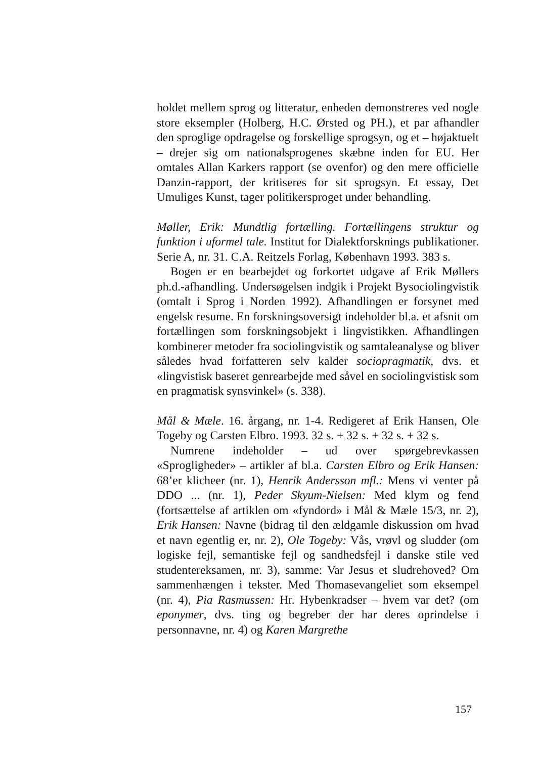holdet mellem sprog og litteratur, enheden demonstreres ved nogle store eksempler (Holberg, H.C. Ørsted og PH.), et par afhandler den sproglige opdragelse og forskellige sprogsyn, og et – højaktuelt – drejer sig om nationalsprogenes skæbne inden for EU. Her omtales Allan Karkers rapport (se ovenfor) og den mere officielle Danzin-rapport, der kritiseres for sit sprogsyn. Et essay, Det Umuliges Kunst, tager politikersproget under behandling.
Møller, Erik: Mundtlig fortælling. Fortællingens struktur og funktion i uformel tale. Institut for Dialektforsknings publikationer. Serie A, nr. 31. C.A. Reitzels Forlag, København 1993. 383 s.
Bogen er en bearbejdet og forkortet udgave af Erik Møllers ph.d.-afhandling. Undersøgelsen indgik i Projekt Bysociolingvistik (omtalt i Sprog i Norden 1992). Afhandlingen er forsynet med engelsk resume. En forskningsoversigt indeholder bl.a. et afsnit om fortællingen som forskningsobjekt i lingvistikken. Afhandlingen kombinerer metoder fra sociolingvistik og samtaleanalyse og bliver således hvad forfatteren selv kalder sociopragmatik, dvs. et «lingvistisk baseret genrearbejde med såvel en sociolingvistisk som en pragmatisk synsvinkel» (s. 338).
Mål & Mæle. 16. årgang, nr. 1-4. Redigeret af Erik Hansen, Ole Togeby og Carsten Elbro. 1993. 32 s. + 32 s. + 32 s. + 32 s.
Numrene indeholder – ud over spørgebrevkassen «Sprogligheder» – artikler af bl.a. Carsten Elbro og Erik Hansen: 68’er klicheer (nr. 1), Henrik Andersson mfl.: Mens vi venter på DDO ... (nr. 1), Peder Skyum-Nielsen: Med klym og fend (fortsættelse af artiklen om «fyndord» i Mål & Mæle 15/3, nr. 2), Erik Hansen: Navne (bidrag til den ældgamle diskussion om hvad et navn egentlig er, nr. 2), Ole Togeby: Vås, vrøvl og sludder (om logiske fejl, semantiske fejl og sandhedsfejl i danske stile ved studentereksamen, nr. 3), samme: Var Jesus et sludrehoved? Om sammenhængen i tekster. Med Thomasevangeliet som eksempel (nr. 4), Pia Rasmussen: Hr. Hybenkradser – hvem var det? (om eponymer, dvs. ting og begreber der har deres oprindelse i personnavne, nr. 4) og Karen Margrethe
157